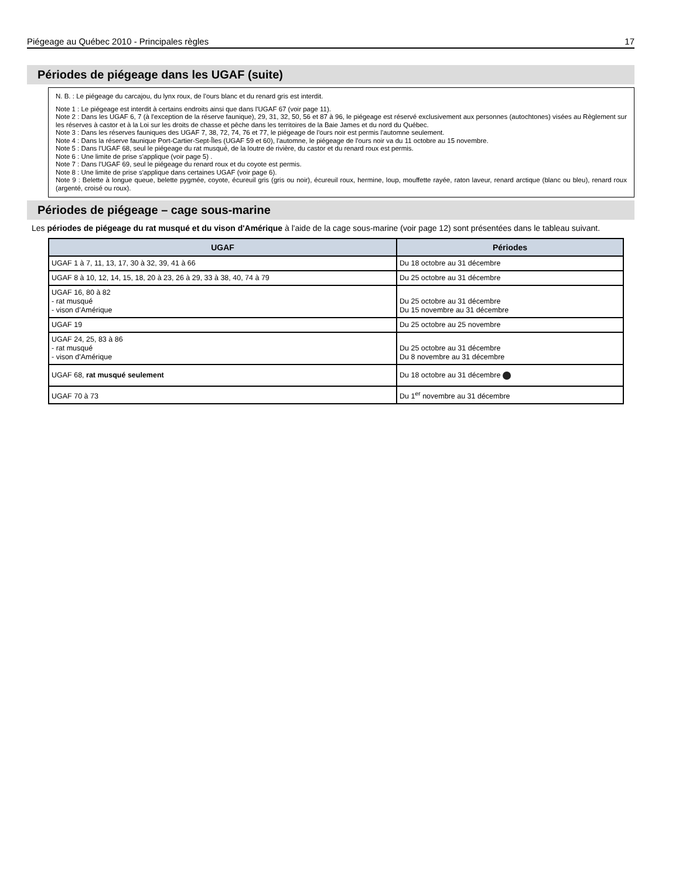Piégeage au Québec 2010 - Principales règles 17
Périodes de piégeage dans les UGAF (suite)
N. B. : Le piégeage du carcajou, du lynx roux, de l’ours blanc et du renard gris est interdit.
Note 1 : Le piégeage est interdit à certains endroits ainsi que dans l'UGAF 67 (voir page 11).
Note 2 : Dans les UGAF 6, 7 (à l'exception de la réserve faunique), 29, 31, 32, 50, 56 et 87 à 96, le piégeage est réservé exclusivement aux personnes (autochtones) visées au Règlement sur les réserves à castor et à la Loi sur les droits de chasse et pêche dans les territoires de la Baie James et du nord du Québec.
Note 3 : Dans les réserves fauniques des UGAF 7, 38, 72, 74, 76 et 77, le piégeage de l'ours noir est permis l'automne seulement.
Note 4 : Dans la réserve faunique Port-Cartier-Sept-Îles (UGAF 59 et 60), l'automne, le piégeage de l'ours noir va du 11 octobre au 15 novembre.
Note 5 : Dans l'UGAF 68, seul le piégeage du rat musqué, de la loutre de rivière, du castor et du renard roux est permis.
Note 6 : Une limite de prise s'applique (voir page 5) .
Note 7 : Dans l'UGAF 69, seul le piégeage du renard roux et du coyote est permis.
Note 8 : Une limite de prise s'applique dans certaines UGAF (voir page 6).
Note 9 : Belette à longue queue, belette pygmée, coyote, écureuil gris (gris ou noir), écureuil roux, hermine, loup, mouffette rayée, raton laveur, renard arctique (blanc ou bleu), renard roux (argenté, croisé ou roux).
Périodes de piégeage – cage sous-marine
Les périodes de piégeage du rat musqué et du vison d'Amérique à l'aide de la cage sous-marine (voir page 12) sont présentées dans le tableau suivant.
| UGAF | Périodes |
| --- | --- |
| UGAF 1 à 7, 11, 13, 17, 30 à 32, 39, 41 à 66 | Du 18 octobre au 31 décembre |
| UGAF 8 à 10, 12, 14, 15, 18, 20 à 23, 26 à 29, 33 à 38, 40, 74 à 79 | Du 25 octobre au 31 décembre |
| UGAF 16, 80 à 82 - rat musqué - vison d’Amérique | Du 25 octobre au 31 décembre Du 15 novembre au 31 décembre |
| UGAF 19 | Du 25 octobre au 25 novembre |
| UGAF 24, 25, 83 à 86 - rat musqué - vison d'Amérique | Du 25 octobre au 31 décembre Du 8 novembre au 31 décembre |
| UGAF 68, rat musqué seulement | Du 18 octobre au 31 décembre |
| UGAF 70 à 73 | Du 1<sup>er</sup> novembre au 31 décembre |